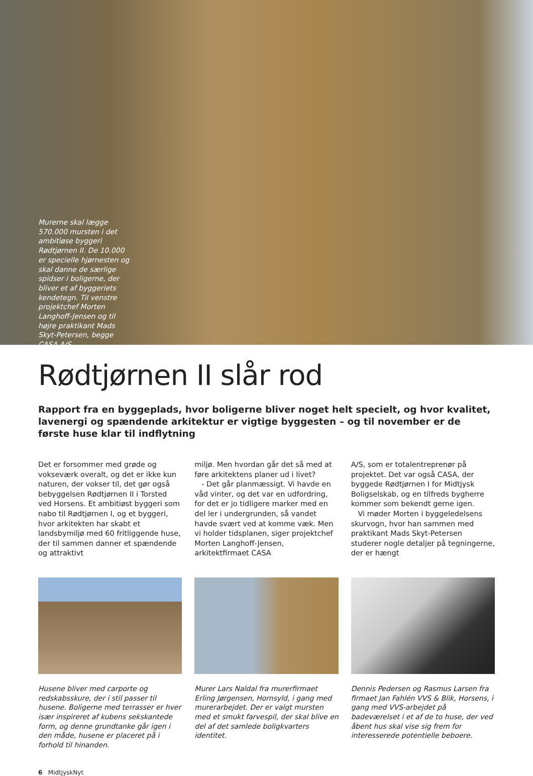Murerne skal lægge 570.000 mursten i det ambitiøse byggeri Rødtjørnen II. De 10.000 er specielle hjørnesten og skal danne de særlige spidser i boligerne, der bliver et af byggeriets kendetegn. Til venstre projektchef Morten Langhoff-Jensen og til højre praktikant Mads Skyt-Petersen, begge CASA A/S.
Rødtjørnen II slår rod
Rapport fra en byggeplads, hvor boligerne bliver noget helt specielt, og hvor kvalitet, lavenergi og spændende arkitektur er vigtige byggesten – og til november er de første huse klar til indflytning
Det er forsommer med grøde og vokseværk overalt, og det er ikke kun naturen, der vokser til, det gør også bebyggelsen Rødtjørnen II i Torsted ved Horsens. Et ambitiøst byggeri som nabo til Rødtjørnen I, og et byggeri, hvor arkitekten har skabt et landsbymiljø med 60 fritliggende huse, der til sammen danner et spændende og attraktivt
miljø. Men hvordan går det så med at føre arkitektens planer ud i livet?
- Det går planmæssigt. Vi havde en våd vinter, og det var en udfordring, for det er jo tidligere marker med en del ler i undergrunden, så vandet havde svært ved at komme væk. Men vi holder tidsplanen, siger projektchef Morten Langhoff-Jensen, arkitektfirmaet CASA
A/S, som er totalentreprenør på projektet. Det var også CASA, der byggede Rødtjørnen I for Midtjysk Boligselskab, og en tilfreds bygherre kommer som bekendt gerne igen.
Vi møder Morten i byggeledelsens skurvogn, hvor han sammen med praktikant Mads Skyt-Petersen studerer nogle detaljer på tegningerne, der er hængt
Husene bliver med carporte og redskabsskure, der i stil passer til husene. Boligerne med terrasser er hver især inspireret af kubens sekskantede form, og denne grundtanke går igen i den måde, husene er placeret på i forhold til hinanden.
Murer Lars Naldal fra murerfirmaet Erling Jørgensen, Hornsyld, i gang med murerarbejdet. Der er valgt mursten med et smukt farvespil, der skal blive en del af det samlede boligkvarters identitet.
Dennis Pedersen og Rasmus Larsen fra firmaet Jan Fahlén VVS & Blik, Horsens, i gang med VVS-arbejdet på badeværelset i et af de to huse, der ved åbent hus skal vise sig frem for interesserede potentielle beboere.
6 MidtjyskNyt